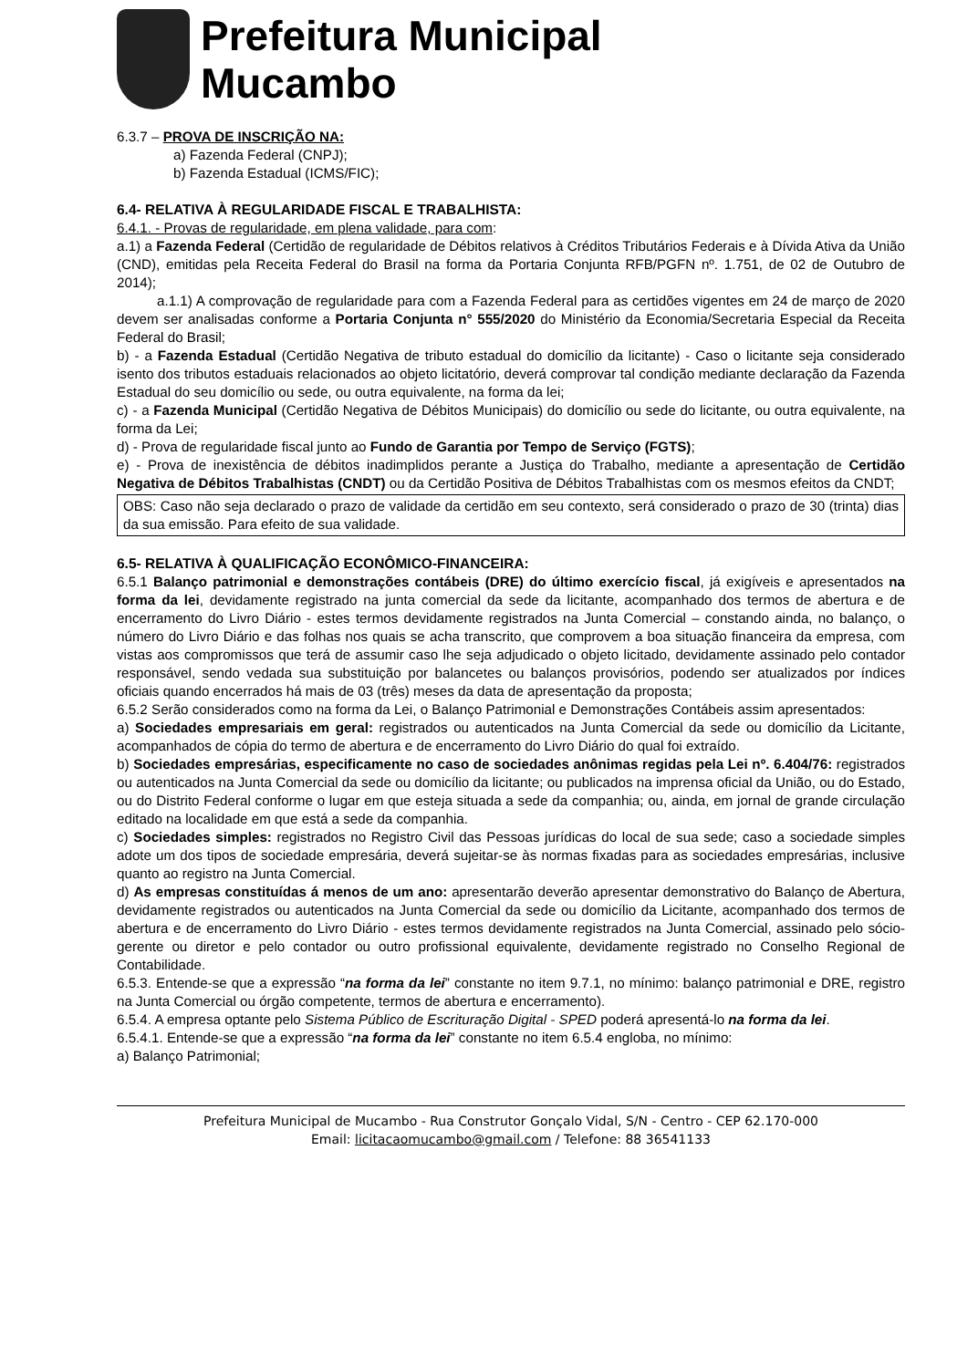Prefeitura Municipal
Mucambo
6.3.7 – PROVA DE INSCRIÇÃO NA:
a) Fazenda Federal (CNPJ);
b) Fazenda Estadual (ICMS/FIC);
6.4- RELATIVA À REGULARIDADE FISCAL E TRABALHISTA:
6.4.1. - Provas de regularidade, em plena validade, para com:
a.1) a Fazenda Federal (Certidão de regularidade de Débitos relativos à Créditos Tributários Federais e à Dívida Ativa da União (CND), emitidas pela Receita Federal do Brasil na forma da Portaria Conjunta RFB/PGFN nº. 1.751, de 02 de Outubro de 2014);
a.1.1) A comprovação de regularidade para com a Fazenda Federal para as certidões vigentes em 24 de março de 2020 devem ser analisadas conforme a Portaria Conjunta n° 555/2020 do Ministério da Economia/Secretaria Especial da Receita Federal do Brasil;
b) - a Fazenda Estadual (Certidão Negativa de tributo estadual do domicílio da licitante) - Caso o licitante seja considerado isento dos tributos estaduais relacionados ao objeto licitatório, deverá comprovar tal condição mediante declaração da Fazenda Estadual do seu domicílio ou sede, ou outra equivalente, na forma da lei;
c) - a Fazenda Municipal (Certidão Negativa de Débitos Municipais) do domicílio ou sede do licitante, ou outra equivalente, na forma da Lei;
d) - Prova de regularidade fiscal junto ao Fundo de Garantia por Tempo de Serviço (FGTS);
e) - Prova de inexistência de débitos inadimplidos perante a Justiça do Trabalho, mediante a apresentação de Certidão Negativa de Débitos Trabalhistas (CNDT) ou da Certidão Positiva de Débitos Trabalhistas com os mesmos efeitos da CNDT;
OBS: Caso não seja declarado o prazo de validade da certidão em seu contexto, será considerado o prazo de 30 (trinta) dias da sua emissão. Para efeito de sua validade.
6.5- RELATIVA À QUALIFICAÇÃO ECONÔMICO-FINANCEIRA:
6.5.1 Balanço patrimonial e demonstrações contábeis (DRE) do último exercício fiscal, já exigíveis e apresentados na forma da lei, devidamente registrado na junta comercial da sede da licitante, acompanhado dos termos de abertura e de encerramento do Livro Diário - estes termos devidamente registrados na Junta Comercial – constando ainda, no balanço, o número do Livro Diário e das folhas nos quais se acha transcrito, que comprovem a boa situação financeira da empresa, com vistas aos compromissos que terá de assumir caso lhe seja adjudicado o objeto licitado, devidamente assinado pelo contador responsável, sendo vedada sua substituição por balancetes ou balanços provisórios, podendo ser atualizados por índices oficiais quando encerrados há mais de 03 (três) meses da data de apresentação da proposta;
6.5.2 Serão considerados como na forma da Lei, o Balanço Patrimonial e Demonstrações Contábeis assim apresentados:
a) Sociedades empresariais em geral: registrados ou autenticados na Junta Comercial da sede ou domicílio da Licitante, acompanhados de cópia do termo de abertura e de encerramento do Livro Diário do qual foi extraído.
b) Sociedades empresárias, especificamente no caso de sociedades anônimas regidas pela Lei nº. 6.404/76: registrados ou autenticados na Junta Comercial da sede ou domicílio da licitante; ou publicados na imprensa oficial da União, ou do Estado, ou do Distrito Federal conforme o lugar em que esteja situada a sede da companhia; ou, ainda, em jornal de grande circulação editado na localidade em que está a sede da companhia.
c) Sociedades simples: registrados no Registro Civil das Pessoas jurídicas do local de sua sede; caso a sociedade simples adote um dos tipos de sociedade empresária, deverá sujeitar-se às normas fixadas para as sociedades empresárias, inclusive quanto ao registro na Junta Comercial.
d) As empresas constituídas á menos de um ano: apresentarão deverão apresentar demonstrativo do Balanço de Abertura, devidamente registrados ou autenticados na Junta Comercial da sede ou domicílio da Licitante, acompanhado dos termos de abertura e de encerramento do Livro Diário - estes termos devidamente registrados na Junta Comercial, assinado pelo sócio-gerente ou diretor e pelo contador ou outro profissional equivalente, devidamente registrado no Conselho Regional de Contabilidade.
6.5.3. Entende-se que a expressão “na forma da lei” constante no item 9.7.1, no mínimo: balanço patrimonial e DRE, registro na Junta Comercial ou órgão competente, termos de abertura e encerramento).
6.5.4. A empresa optante pelo Sistema Público de Escrituração Digital - SPED poderá apresentá-lo na forma da lei.
6.5.4.1. Entende-se que a expressão “na forma da lei” constante no item 6.5.4 engloba, no mínimo:
a) Balanço Patrimonial;
Prefeitura Municipal de Mucambo - Rua Construtor Gonçalo Vidal, S/N - Centro - CEP 62.170-000
Email: licitacaomucambo@gmail.com / Telefone: 88 36541133